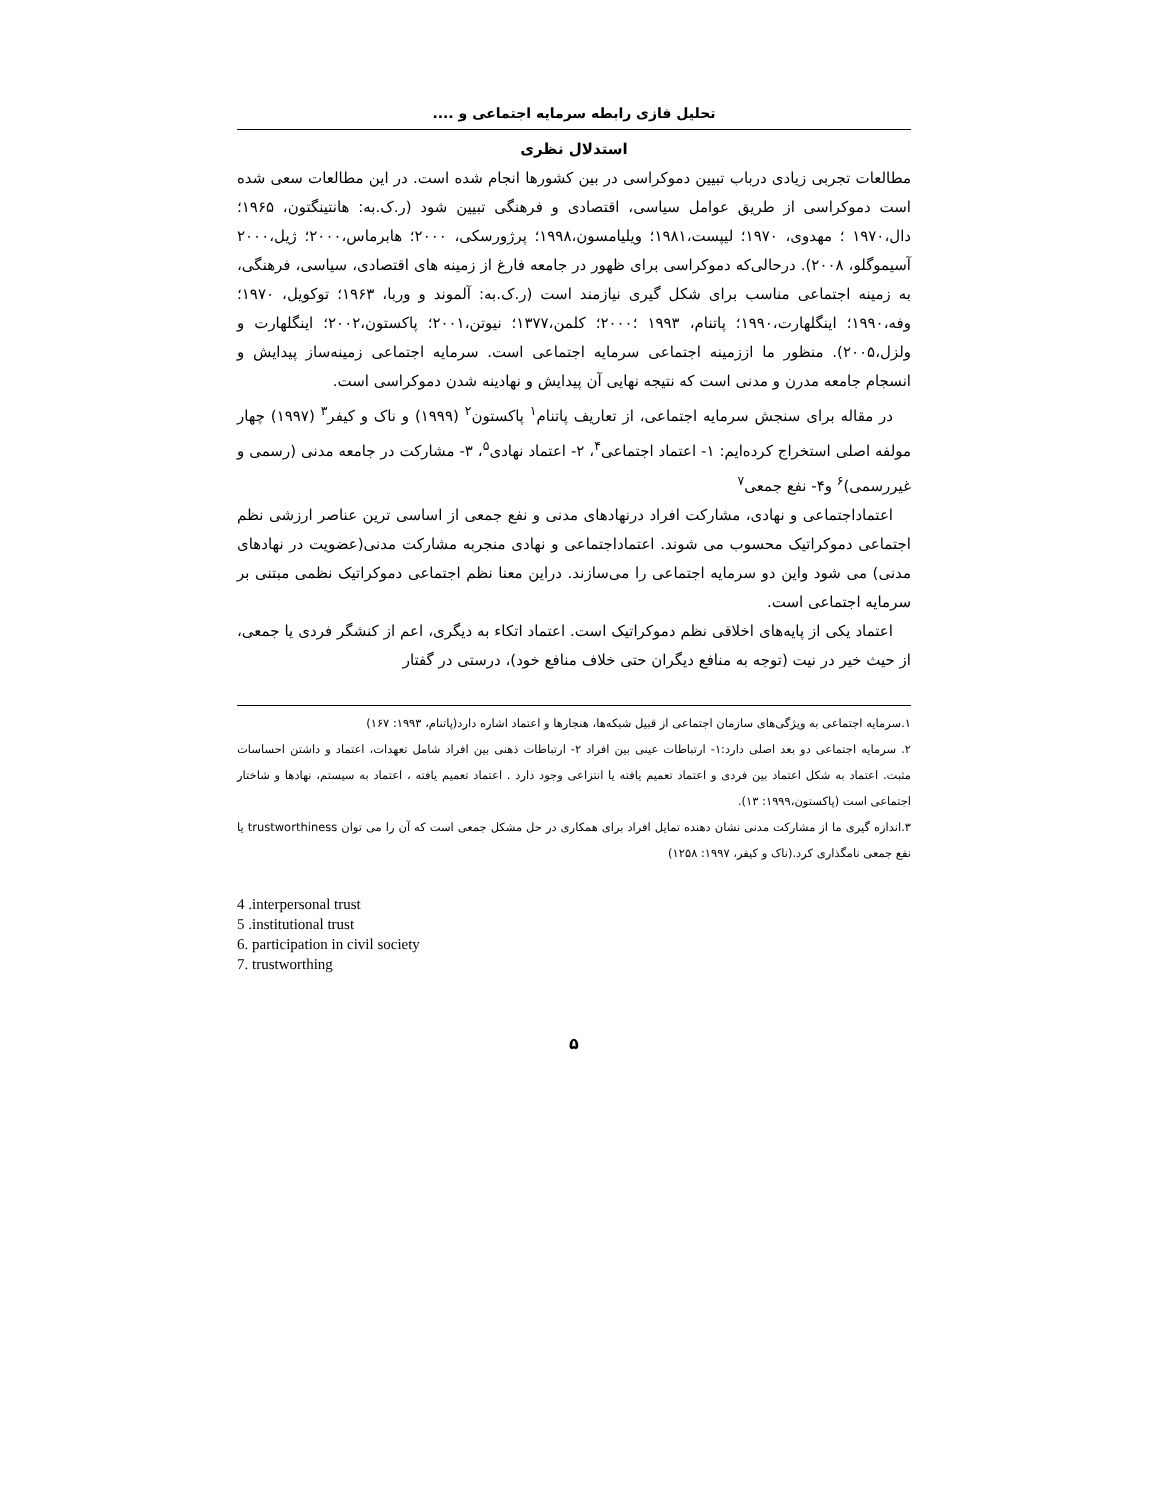تحلیل فازی رابطه سرمایه اجتماعی و ....
استدلال نظری
مطالعات تجربی زیادی درباب تبیین دموکراسی در بین کشورها انجام شده است. در این مطالعات سعی شده است دموکراسی از طریق عوامل سیاسی، اقتصادی و فرهنگی تبیین شود (ر.ک.به: هانتینگتون، ۱۹۶۵؛ دال،۱۹۷۰ ؛ مهدوی، ۱۹۷۰؛ لیپست،۱۹۸۱؛ ویلیامسون،۱۹۹۸؛ پرژورسکی، ۲۰۰۰؛ هابرماس،۲۰۰۰؛ ژیل،۲۰۰۰ آسیموگلو، ۲۰۰۸). درحالی‌که دموکراسی برای ظهور در جامعه فارغ از زمینه های اقتصادی، سیاسی، فرهنگی، به زمینه اجتماعی مناسب برای شکل گیری نیازمند است (ر.ک.به: آلموند و وربا، ۱۹۶۳؛ توکویل، ۱۹۷۰؛وفه،۱۹۹۰؛ اینگلهارت،۱۹۹۰؛ پاتنام، ۱۹۹۳ ؛۲۰۰۰؛ کلمن،۱۳۷۷؛ نیوتن،۲۰۰۱؛ پاکستون،۲۰۰۲؛ اینگلهارت و ولزل،۲۰۰۵). منظور ما اززمینه اجتماعی سرمایه اجتماعی است. سرمایه اجتماعی زمینه‌ساز پیدایش و انسجام جامعه مدرن و مدنی است که نتیجه نهایی آن پیدایش و نهادینه شدن دموکراسی است.
در مقاله برای سنجش سرمایه اجتماعی، از تعاریف پاتنام<sup>۱</sup> پاکستون<sup>۲</sup> (۱۹۹۹) و ناک و کیفر<sup>۳</sup> (۱۹۹۷) چهار مولفه اصلی استخراج کرده‌ایم: ۱- اعتماد اجتماعی<sup>۴</sup>، ۲- اعتماد نهادی<sup>۵</sup>، ۳- مشارکت در جامعه مدنی (رسمی و غیررسمی)<sup>۶</sup> و۴- نفع جمعی<sup>۷</sup>
اعتماداجتماعی و نهادی، مشارکت افراد درنهادهای مدنی و نفع جمعی از اساسی ترین عناصر ارزشی نظم اجتماعی دموکراتیک محسوب می شوند. اعتماداجتماعی و نهادی منجربه مشارکت مدنی(عضویت در نهادهای مدنی) می شود واین دو سرمایه اجتماعی را می‌سازند. دراین معنا نظم اجتماعی دموکراتیک نظمی مبتنی بر سرمایه اجتماعی است.
اعتماد یکی از پایه‌های اخلاقی نظم دموکراتیک است. اعتماد اتکاء به دیگری، اعم از کنشگر فردی یا جمعی، از حیث خیر در نیت (توجه به منافع دیگران حتی خلاف منافع خود)، درستی در گفتار
۱.سرمایه اجتماعی به ویژگی‌های سازمان اجتماعی از قبیل شبکه‌ها، هنجارها و اعتماد اشاره دارد(پاتنام، ۱۹۹۳: ۱۶۷)
۲. سرمایه اجتماعی دو بعد اصلی دارد:۱- ارتباطات عینی بین افراد ۲- ارتباطات ذهنی بین افراد شامل تعهدات، اعتماد و داشتن احساسات مثبت. اعتماد به شکل اعتماد بین فردی و اعتماد تعمیم یافته یا انتزاعی وجود دارد . اعتماد تعمیم یافته ، اعتماد به سیستم، نهادها و شاختار اجتماعی است (پاکستون،۱۹۹۹: ۱۳).
۳.اندازه گیری ما از مشارکت مدنی نشان دهنده تمایل افراد برای همکاری در حل مشکل جمعی است که آن را می توان trustworthiness یا نفع جمعی نامگذاری کرد.(ناک و کیفر، ۱۹۹۷: ۱۲۵۸)
4 .interpersonal trust
5 .institutional trust
6. participation in civil society
7. trustworthing
۵